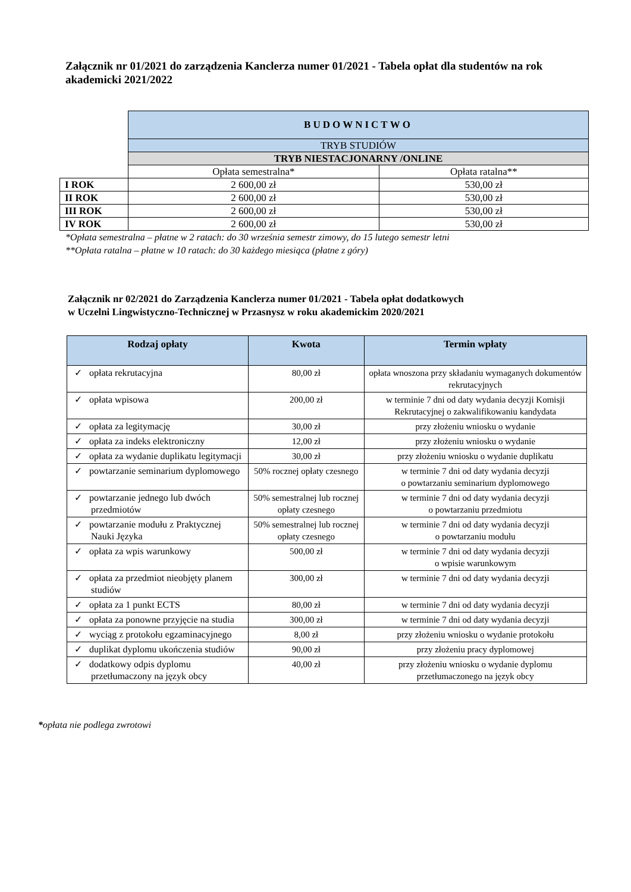Załącznik nr 01/2021 do zarządzenia Kanclerza numer 01/2021 - Tabela opłat dla studentów na rok akademicki 2021/2022
| | BUDOWNICTWO | |
| | TRYB STUDIÓW | |
| | TRYB NIESTACJONARNY /ONLINE | |
| | Opłata semestralna* | Opłata ratalna** |
| I ROK | 2 600,00 zł | 530,00 zł |
| II ROK | 2 600,00 zł | 530,00 zł |
| III ROK | 2 600,00 zł | 530,00 zł |
| IV ROK | 2 600,00 zł | 530,00 zł |
*Opłata semestralna – płatne w 2 ratach: do 30 września semestr zimowy, do 15 lutego semestr letni
**Opłata ratalna – płatne w 10 ratach: do 30 każdego miesiąca (płatne z góry)
Załącznik nr 02/2021 do Zarządzenia Kanclerza numer 01/2021 - Tabela opłat dodatkowych
w Uczelni Lingwistyczno-Technicznej w Przasnysz w roku akademickim 2020/2021
| Rodzaj opłaty | Kwota | Termin wpłaty |
| --- | --- | --- |
| ✓ opłata rekrutacyjna | 80,00 zł | opłata wnoszona przy składaniu wymaganych dokumentów rekrutacyjnych |
| ✓ opłata wpisowa | 200,00 zł | w terminie 7 dni od daty wydania decyzji Komisji Rekrutacyjnej o zakwalifikowaniu kandydata |
| ✓ opłata za legitymację | 30,00 zł | przy złożeniu wniosku o wydanie |
| ✓ opłata za indeks elektroniczny | 12,00 zł | przy złożeniu wniosku o wydanie |
| ✓ opłata za wydanie duplikatu legitymacji | 30,00 zł | przy złożeniu wniosku o wydanie duplikatu |
| ✓ powtarzanie seminarium dyplomowego | 50% rocznej opłaty czesnego | w terminie 7 dni od daty wydania decyzji o powtarzaniu seminarium dyplomowego |
| ✓ powtarzanie jednego lub dwóch przedmiotów | 50% semestralnej lub rocznej opłaty czesnego | w terminie 7 dni od daty wydania decyzji o powtarzaniu przedmiotu |
| ✓ powtarzanie modułu z Praktycznej Nauki Języka | 50% semestralnej lub rocznej opłaty czesnego | w terminie 7 dni od daty wydania decyzji o powtarzaniu modułu |
| ✓ opłata za wpis warunkowy | 500,00 zł | w terminie 7 dni od daty wydania decyzji o wpisie warunkowym |
| ✓ opłata za przedmiot nieobjęty planem studiów | 300,00 zł | w terminie 7 dni od daty wydania decyzji |
| ✓ opłata za 1 punkt ECTS | 80,00 zł | w terminie 7 dni od daty wydania decyzji |
| ✓ opłata za ponowne przyjęcie na studia | 300,00 zł | w terminie 7 dni od daty wydania decyzji |
| ✓ wyciąg z protokołu egzaminacyjnego | 8,00 zł | przy złożeniu wniosku o wydanie protokołu |
| ✓ duplikat dyplomu ukończenia studiów | 90,00 zł | przy złożeniu pracy dyplomowej |
| ✓ dodatkowy odpis dyplomu przetłumaczony na język obcy | 40,00 zł | przy złożeniu wniosku o wydanie dyplomu przetłumaczonego na język obcy |
*opłata nie podlega zwrotowi